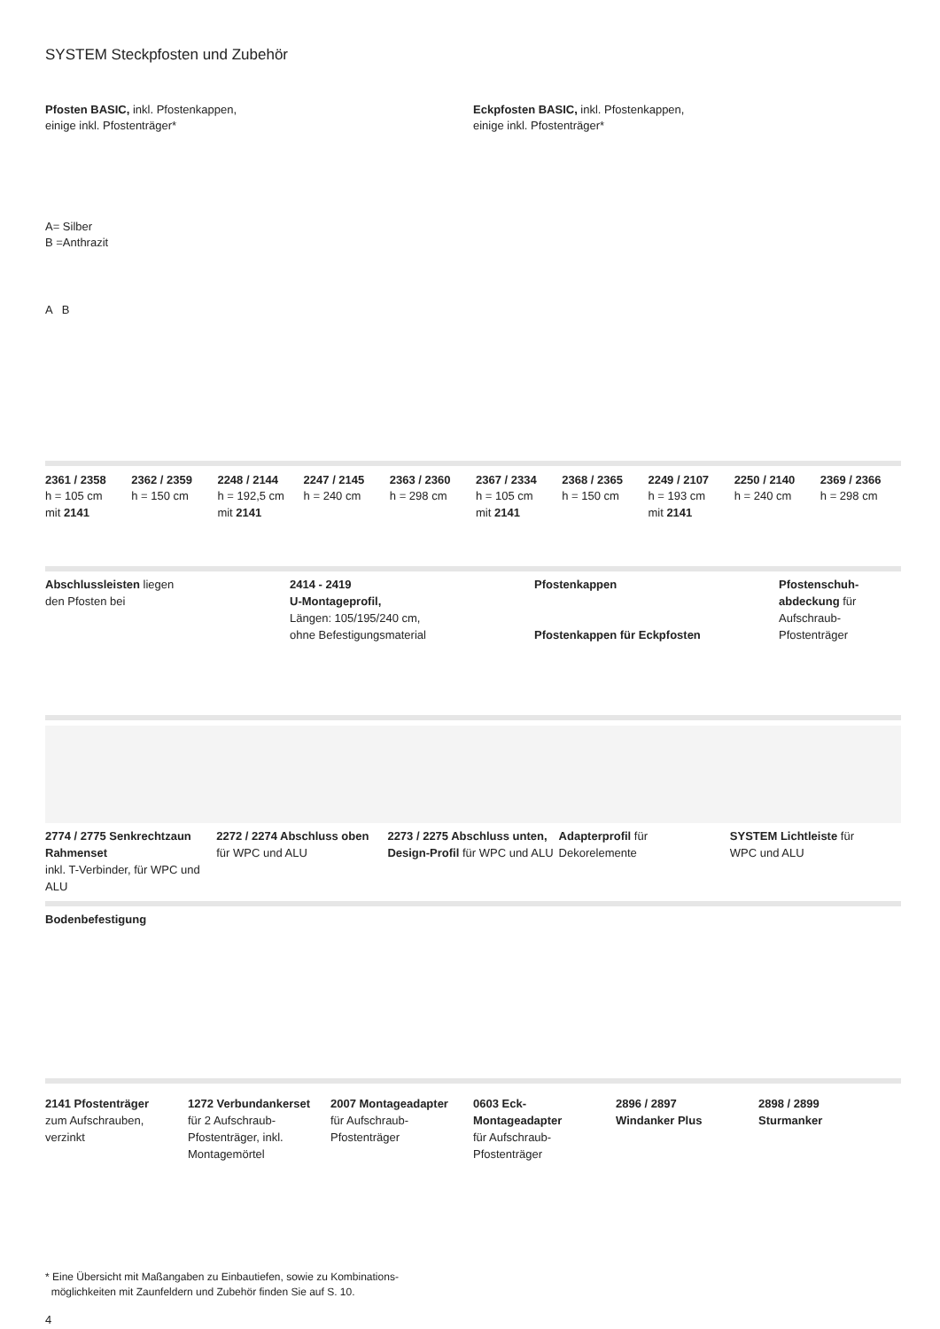SYSTEM Steckpfosten und Zubehör
Pfosten BASIC, inkl. Pfostenkappen,
einige inkl. Pfostenträger*
A= Silber
B =Anthrazit
A B
Eckpfosten BASIC, inkl. Pfostenkappen,
einige inkl. Pfostenträger*
2361 / 2358
h = 105 cm
mit 2141
2362 / 2359
h = 150 cm
2248 / 2144
h = 192,5 cm
mit 2141
2247 / 2145
h = 240 cm
2363 / 2360
h = 298 cm
2367 / 2334
h = 105 cm
mit 2141
2368 / 2365
h = 150 cm
2249 / 2107
h = 193 cm
mit 2141
2250 / 2140
h = 240 cm
2369 / 2366
h = 298 cm
Abschlussleisten liegen
den Pfosten bei
2414 - 2419
U-Montageprofil,
Längen: 105/195/240 cm,
ohne Befestigungsmaterial
Pfostenkappen
Pfostenkappen für Eckpfosten
Pfostenschuh-
abdeckung für
Aufschraub-
Pfostenträger
2774 / 2775 Senkrechtzaun Rahmenset
inkl. T-Verbinder, für WPC und ALU
2272 / 2274 Abschluss oben
für WPC und ALU
2273 / 2275 Abschluss unten, Design-Profil für WPC und ALU
Adapterprofil für
Dekorelemente
SYSTEM Lichtleiste für
WPC und ALU
Bodenbefestigung
2141 Pfostenträger
zum Aufschrauben,
verzinkt
1272 Verbundankerset
für 2 Aufschraub-
Pfostenträger, inkl.
Montagemörtel
2007 Montageadapter
für Aufschraub-
Pfostenträger
0603 Eck-
Montageadapter
für Aufschraub-
Pfostenträger
2896 / 2897
Windanker Plus
2898 / 2899
Sturmanker
* Eine Übersicht mit Maßangaben zu Einbautiefen, sowie zu Kombinations-
möglichkeiten mit Zaunfeldern und Zubehör finden Sie auf S. 10.
4